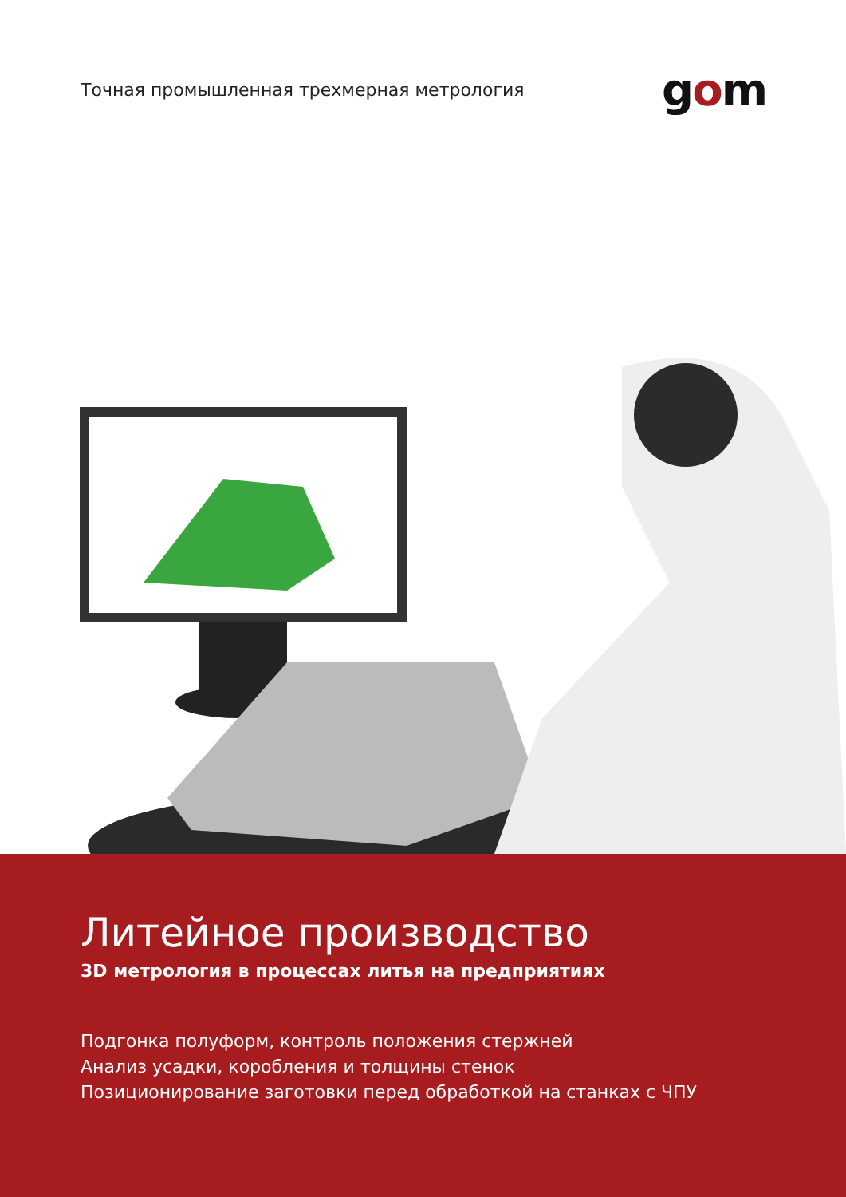Точная промышленная трехмерная метрология
gom
Литейное производство
3D метрология в процессах литья на предприятиях
Подгонка полуформ, контроль положения стержней
Анализ усадки, коробления и толщины стенок
Позиционирование заготовки перед обработкой на станках с ЧПУ